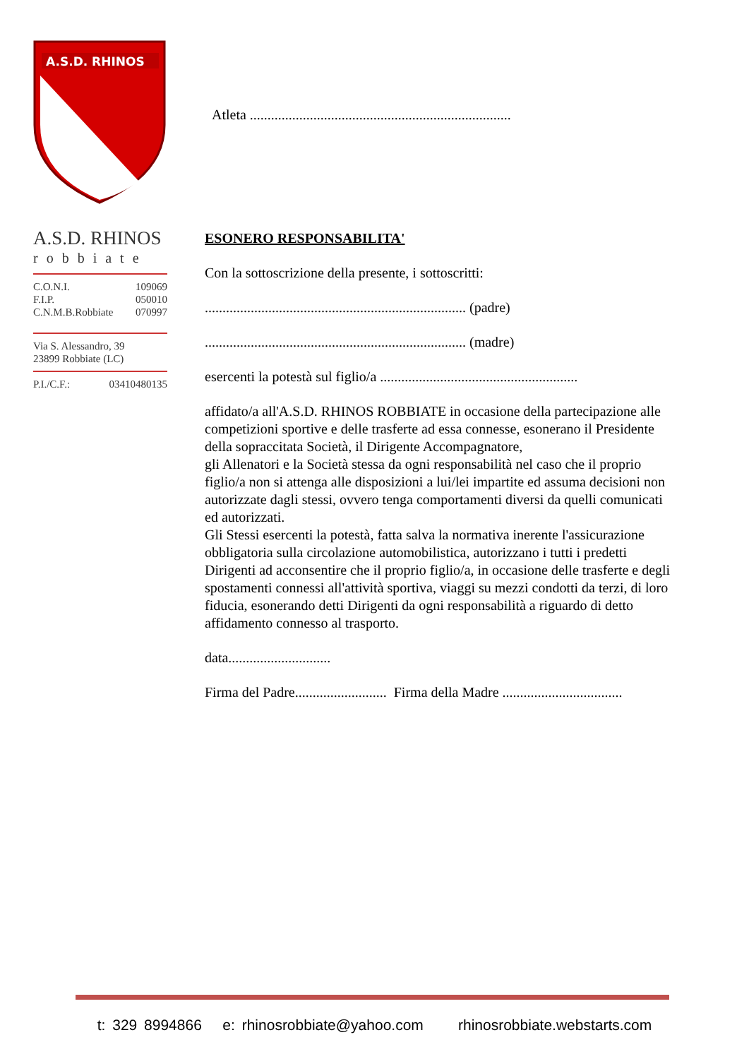A.S.D. RHINOS
A.S.D. RHINOS
robbiate
C.O.N.I. 109069
F.I.P. 050010
C.N.M.B.Robbiate 070997
Via S. Alessandro, 39
23899 Robbiate (LC)
P.I./C.F.: 03410480135
Atleta ..........................................................................
ESONERO RESPONSABILITA'
Con la sottoscrizione della presente, i sottoscritti:
.......................................................................... (padre)
.......................................................................... (madre)
esercenti la potestà sul figlio/a ........................................................
affidato/a all'A.S.D. RHINOS ROBBIATE in occasione della partecipazione alle competizioni sportive e delle trasferte ad essa connesse, esonerano il Presidente della sopraccitata Società, il Dirigente Accompagnatore,
gli Allenatori e la Società stessa da ogni responsabilità nel caso che il proprio figlio/a non si attenga alle disposizioni a lui/lei impartite ed assuma decisioni non autorizzate dagli stessi, ovvero tenga comportamenti diversi da quelli comunicati ed autorizzati.
Gli Stessi esercenti la potestà, fatta salva la normativa inerente l'assicurazione obbligatoria sulla circolazione automobilistica, autorizzano i tutti i predetti Dirigenti ad acconsentire che il proprio figlio/a, in occasione delle trasferte e degli spostamenti connessi all'attività sportiva, viaggi su mezzi condotti da terzi, di loro fiducia, esonerando detti Dirigenti da ogni responsabilità a riguardo di detto affidamento connesso al trasporto.
data.............................
Firma del Padre.......................... Firma della Madre ..................................
t: 329 8994866 e: rhinosrobbiate@yahoo.com rhinosrobbiate.webstarts.com